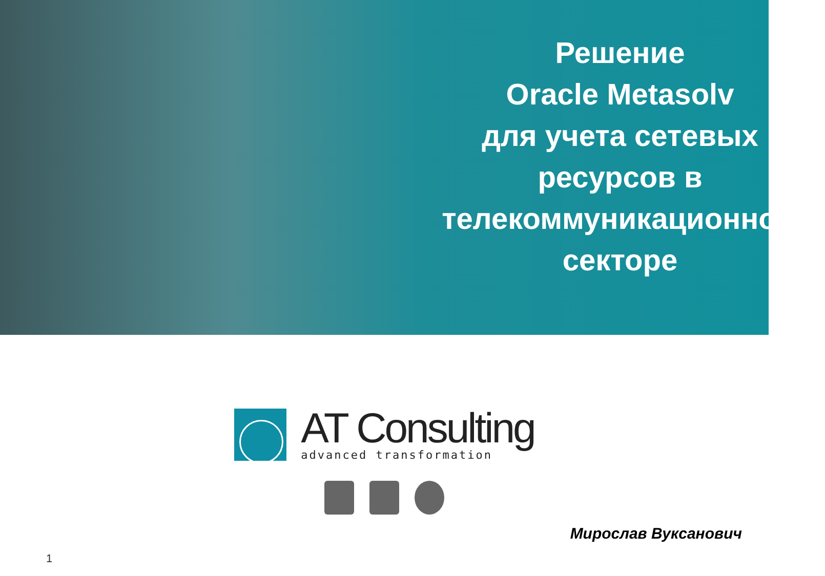Решение
Oracle Metasolv
для учета сетевых
ресурсов в
телекоммуникационном
секторе
AT Consulting
advanced transformation
Мирослав Вуксанович
1